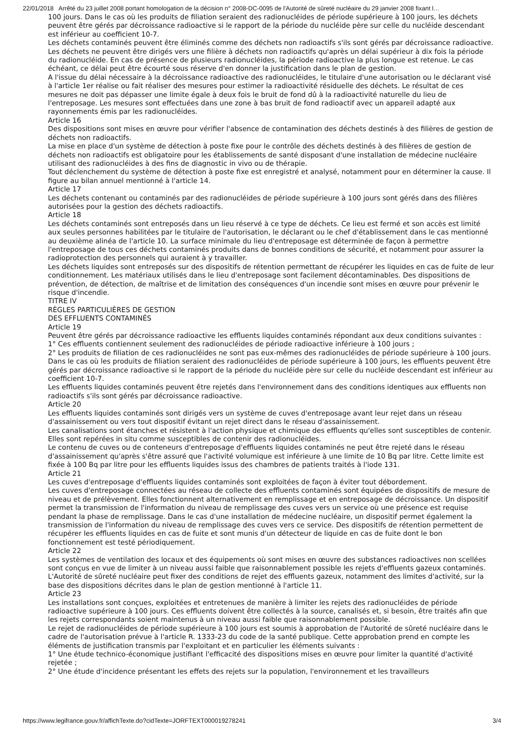22/01/2018 Arrêté du 23 juillet 2008 portant homologation de la décision n° 2008-DC-0095 de l'Autorité de sûreté nucléaire du 29 janvier 2008 fixant l…
100 jours. Dans le cas où les produits de filiation seraient des radionucléides de période supérieure à 100 jours, les déchets peuvent être gérés par décroissance radioactive si le rapport de la période du nucléide père sur celle du nucléide descendant est inférieur au coefficient 10-7.
Les déchets contaminés peuvent être éliminés comme des déchets non radioactifs s'ils sont gérés par décroissance radioactive.
Les déchets ne peuvent être dirigés vers une filière à déchets non radioactifs qu'après un délai supérieur à dix fois la période du radionucléide. En cas de présence de plusieurs radionucléides, la période radioactive la plus longue est retenue. Le cas échéant, ce délai peut être écourté sous réserve d'en donner la justification dans le plan de gestion.
A l'issue du délai nécessaire à la décroissance radioactive des radionucléides, le titulaire d'une autorisation ou le déclarant visé à l'article 1er réalise ou fait réaliser des mesures pour estimer la radioactivité résiduelle des déchets. Le résultat de ces mesures ne doit pas dépasser une limite égale à deux fois le bruit de fond dû à la radioactivité naturelle du lieu de l'entreposage. Les mesures sont effectuées dans une zone à bas bruit de fond radioactif avec un appareil adapté aux rayonnements émis par les radionucléides.
Article 16
Des dispositions sont mises en œuvre pour vérifier l'absence de contamination des déchets destinés à des filières de gestion de déchets non radioactifs.
La mise en place d'un système de détection à poste fixe pour le contrôle des déchets destinés à des filières de gestion de déchets non radioactifs est obligatoire pour les établissements de santé disposant d'une installation de médecine nucléaire utilisant des radionucléides à des fins de diagnostic in vivo ou de thérapie.
Tout déclenchement du système de détection à poste fixe est enregistré et analysé, notamment pour en déterminer la cause. Il figure au bilan annuel mentionné à l'article 14.
Article 17
Les déchets contenant ou contaminés par des radionucléides de période supérieure à 100 jours sont gérés dans des filières autorisées pour la gestion des déchets radioactifs.
Article 18
Les déchets contaminés sont entreposés dans un lieu réservé à ce type de déchets. Ce lieu est fermé et son accès est limité aux seules personnes habilitées par le titulaire de l'autorisation, le déclarant ou le chef d'établissement dans le cas mentionné au deuxième alinéa de l'article 10. La surface minimale du lieu d'entreposage est déterminée de façon à permettre l'entreposage de tous ces déchets contaminés produits dans de bonnes conditions de sécurité, et notamment pour assurer la radioprotection des personnels qui auraient à y travailler.
Les déchets liquides sont entreposés sur des dispositifs de rétention permettant de récupérer les liquides en cas de fuite de leur conditionnement. Les matériaux utilisés dans le lieu d'entreposage sont facilement décontaminables. Des dispositions de prévention, de détection, de maîtrise et de limitation des conséquences d'un incendie sont mises en œuvre pour prévenir le risque d'incendie.
TITRE IV
RÈGLES PARTICULIÈRES DE GESTION
DES EFFLUENTS CONTAMINÉS
Article 19
Peuvent être gérés par décroissance radioactive les effluents liquides contaminés répondant aux deux conditions suivantes :
1° Ces effluents contiennent seulement des radionucléides de période radioactive inférieure à 100 jours ;
2° Les produits de filiation de ces radionucléides ne sont pas eux-mêmes des radionucléides de période supérieure à 100 jours. Dans le cas où les produits de filiation seraient des radionucléides de période supérieure à 100 jours, les effluents peuvent être gérés par décroissance radioactive si le rapport de la période du nucléide père sur celle du nucléide descendant est inférieur au coefficient 10-7.
Les effluents liquides contaminés peuvent être rejetés dans l'environnement dans des conditions identiques aux effluents non radioactifs s'ils sont gérés par décroissance radioactive.
Article 20
Les effluents liquides contaminés sont dirigés vers un système de cuves d'entreposage avant leur rejet dans un réseau d'assainissement ou vers tout dispositif évitant un rejet direct dans le réseau d'assainissement.
Les canalisations sont étanches et résistent à l'action physique et chimique des effluents qu'elles sont susceptibles de contenir. Elles sont repérées in situ comme susceptibles de contenir des radionucléides.
Le contenu de cuves ou de conteneurs d'entreposage d'effluents liquides contaminés ne peut être rejeté dans le réseau d'assainissement qu'après s'être assuré que l'activité volumique est inférieure à une limite de 10 Bq par litre. Cette limite est fixée à 100 Bq par litre pour les effluents liquides issus des chambres de patients traités à l'iode 131.
Article 21
Les cuves d'entreposage d'effluents liquides contaminés sont exploitées de façon à éviter tout débordement.
Les cuves d'entreposage connectées au réseau de collecte des effluents contaminés sont équipées de dispositifs de mesure de niveau et de prélèvement. Elles fonctionnent alternativement en remplissage et en entreposage de décroissance. Un dispositif permet la transmission de l'information du niveau de remplissage des cuves vers un service où une présence est requise pendant la phase de remplissage. Dans le cas d'une installation de médecine nucléaire, un dispositif permet également la transmission de l'information du niveau de remplissage des cuves vers ce service. Des dispositifs de rétention permettent de récupérer les effluents liquides en cas de fuite et sont munis d'un détecteur de liquide en cas de fuite dont le bon fonctionnement est testé périodiquement.
Article 22
Les systèmes de ventilation des locaux et des équipements où sont mises en œuvre des substances radioactives non scellées sont conçus en vue de limiter à un niveau aussi faible que raisonnablement possible les rejets d'effluents gazeux contaminés.
L'Autorité de sûreté nucléaire peut fixer des conditions de rejet des effluents gazeux, notamment des limites d'activité, sur la base des dispositions décrites dans le plan de gestion mentionné à l'article 11.
Article 23
Les installations sont conçues, exploitées et entretenues de manière à limiter les rejets des radionucléides de période radioactive supérieure à 100 jours. Ces effluents doivent être collectés à la source, canalisés et, si besoin, être traités afin que les rejets correspondants soient maintenus à un niveau aussi faible que raisonnablement possible.
Le rejet de radionucléides de période supérieure à 100 jours est soumis à approbation de l'Autorité de sûreté nucléaire dans le cadre de l'autorisation prévue à l'article R. 1333-23 du code de la santé publique. Cette approbation prend en compte les éléments de justification transmis par l'exploitant et en particulier les éléments suivants :
1° Une étude technico-économique justifiant l'efficacité des dispositions mises en œuvre pour limiter la quantité d'activité rejetée ;
2° Une étude d'incidence présentant les effets des rejets sur la population, l'environnement et les travailleurs
https://www.legifrance.gouv.fr/affichTexte.do?cidTexte=JORFTEXT000019278241 3/4